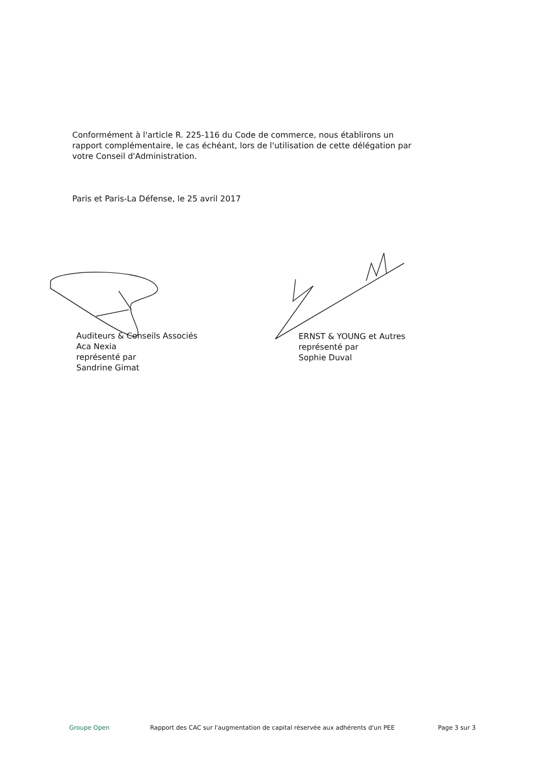Conformément à l'article R. 225-116 du Code de commerce, nous établirons un rapport complémentaire, le cas échéant, lors de l'utilisation de cette délégation par votre Conseil d'Administration.
Paris et Paris-La Défense, le 25 avril 2017
Auditeurs & Conseils Associés
Aca Nexia
représenté par
Sandrine Gimat
ERNST & YOUNG et Autres
représenté par
Sophie Duval
Groupe Open Rapport des CAC sur l'augmentation de capital réservée aux adhérents d'un PEE Page 3 sur 3